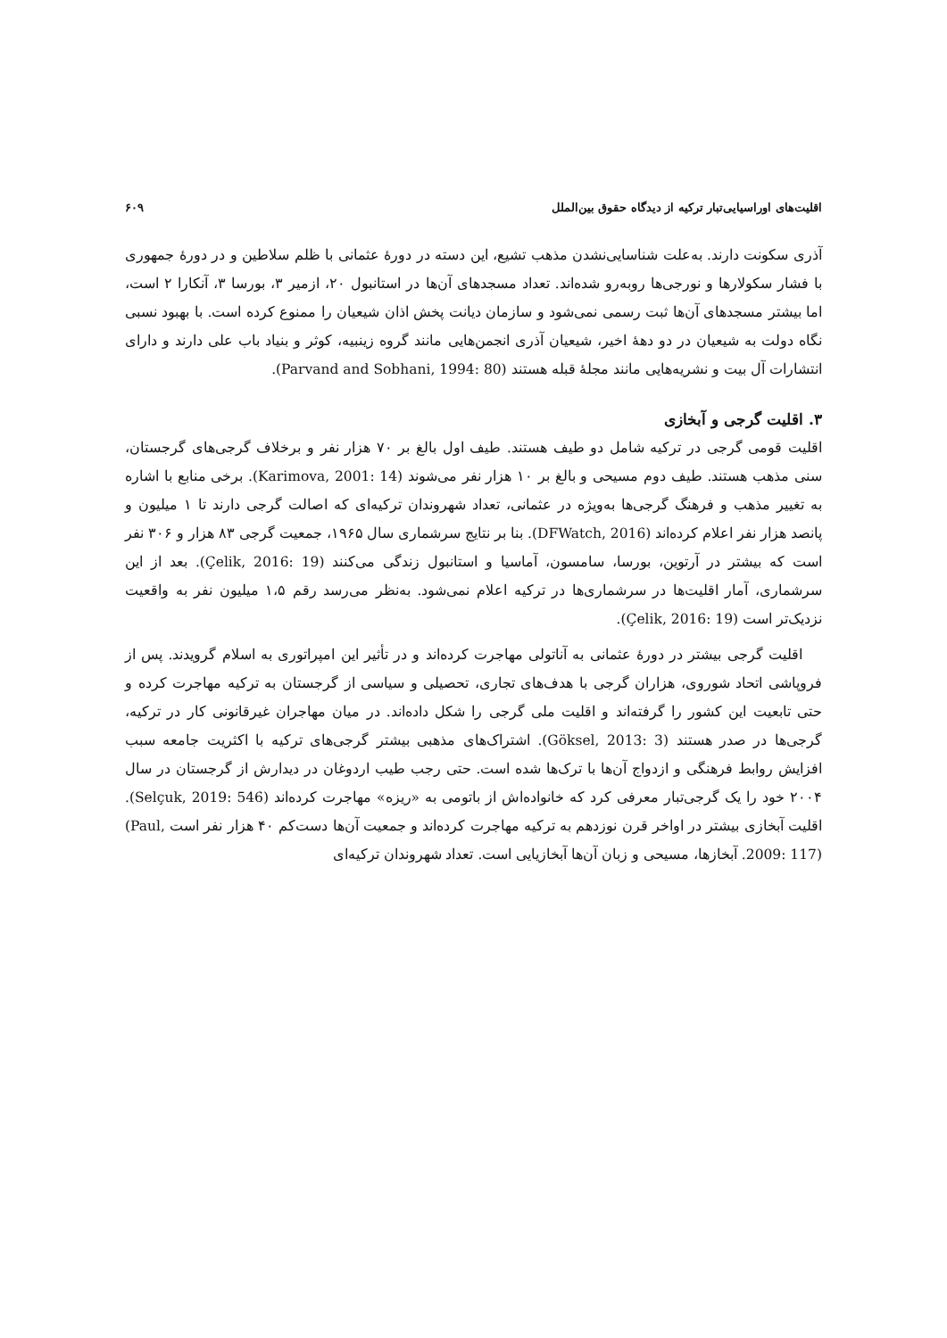اقلیت‌های اوراسیایی‌تبار ترکیه از دیدگاه حقوق بین‌الملل ۶۰۹
آذری سکونت دارند. به‌علت شناسایی‌نشدن مذهب تشیع، این دسته در دورهٔ عثمانی با ظلم سلاطین و در دورهٔ جمهوری با فشار سکولارها و نورجی‌ها روبه‌رو شده‌اند. تعداد مسجدهای آن‌ها در استانبول ۲۰، ازمیر ۳، بورسا ۳، آنکارا ۲ است، اما بیشتر مسجدهای آن‌ها ثبت رسمی نمی‌شود و سازمان دیانت پخش اذان شیعیان را ممنوع کرده است. با بهبود نسبی نگاه دولت به شیعیان در دو دهۀ اخیر، شیعیان آذری انجمن‌هایی مانند گروه زینبیه، کوثر و بنیاد باب علی دارند و دارای انتشارات آل بیت و نشریه‌هایی مانند مجلۀ قبله هستند (Parvand and Sobhani, 1994: 80).
۳. اقلیت گرجی و آبخازی
اقلیت قومی گرجی در ترکیه شامل دو طیف هستند. طیف اول بالغ بر ۷۰ هزار نفر و برخلاف گرجی‌های گرجستان، سنی مذهب هستند. طیف دوم مسیحی و بالغ بر ۱۰ هزار نفر می‌شوند (Karimova, 2001: 14). برخی منابع با اشاره به تغییر مذهب و فرهنگ گرجی‌ها به‌ویژه در عثمانی، تعداد شهروندان ترکیه‌ای که اصالت گرجی دارند تا ۱ میلیون و پانصد هزار نفر اعلام کرده‌اند (DFWatch, 2016). بنا بر نتایج سرشماری سال ۱۹۶۵، جمعیت گرجی ۸۳ هزار و ۳۰۶ نفر است که بیشتر در آرتوین، بورسا، سامسون، آماسیا و استانبول زندگی می‌کنند (Çelik, 2016: 19). بعد از این سرشماری، آمار اقلیت‌ها در سرشماری‌ها در ترکیه اعلام نمی‌شود. به‌نظر می‌رسد رقم ۱،۵ میلیون نفر به واقعیت نزدیک‌تر است (Çelik, 2016: 19).
اقلیت گرجی بیشتر در دورهٔ عثمانی به آناتولی مهاجرت کرده‌اند و در تأثیر این امپراتوری به اسلام گرویدند. پس از فروپاشی اتحاد شوروی، هزاران گرجی با هدف‌های تجاری، تحصیلی و سیاسی از گرجستان به ترکیه مهاجرت کرده و حتی تابعیت این کشور را گرفته‌اند و اقلیت ملی گرجی را شکل داده‌اند. در میان مهاجران غیرقانونی کار در ترکیه، گرجی‌ها در صدر هستند (Göksel, 2013: 3). اشتراک‌های مذهبی بیشتر گرجی‌های ترکیه با اکثریت جامعه سبب افزایش روابط فرهنگی و ازدواج آن‌ها با ترک‌ها شده است. حتی رجب طیب اردوغان در دیدارش از گرجستان در سال ۲۰۰۴ خود را یک گرجی‌تبار معرفی کرد که خانواده‌اش از باتومی به «ریزه» مهاجرت کرده‌اند (Selçuk, 2019: 546). اقلیت آبخازی بیشتر در اواخر قرن نوزدهم به ترکیه مهاجرت کرده‌اند و جمعیت آن‌ها دست‌کم ۴۰ هزار نفر است (Paul, 2009: 117). آبخازها، مسیحی و زبان آن‌ها آبخازیایی است. تعداد شهروندان ترکیه‌ای